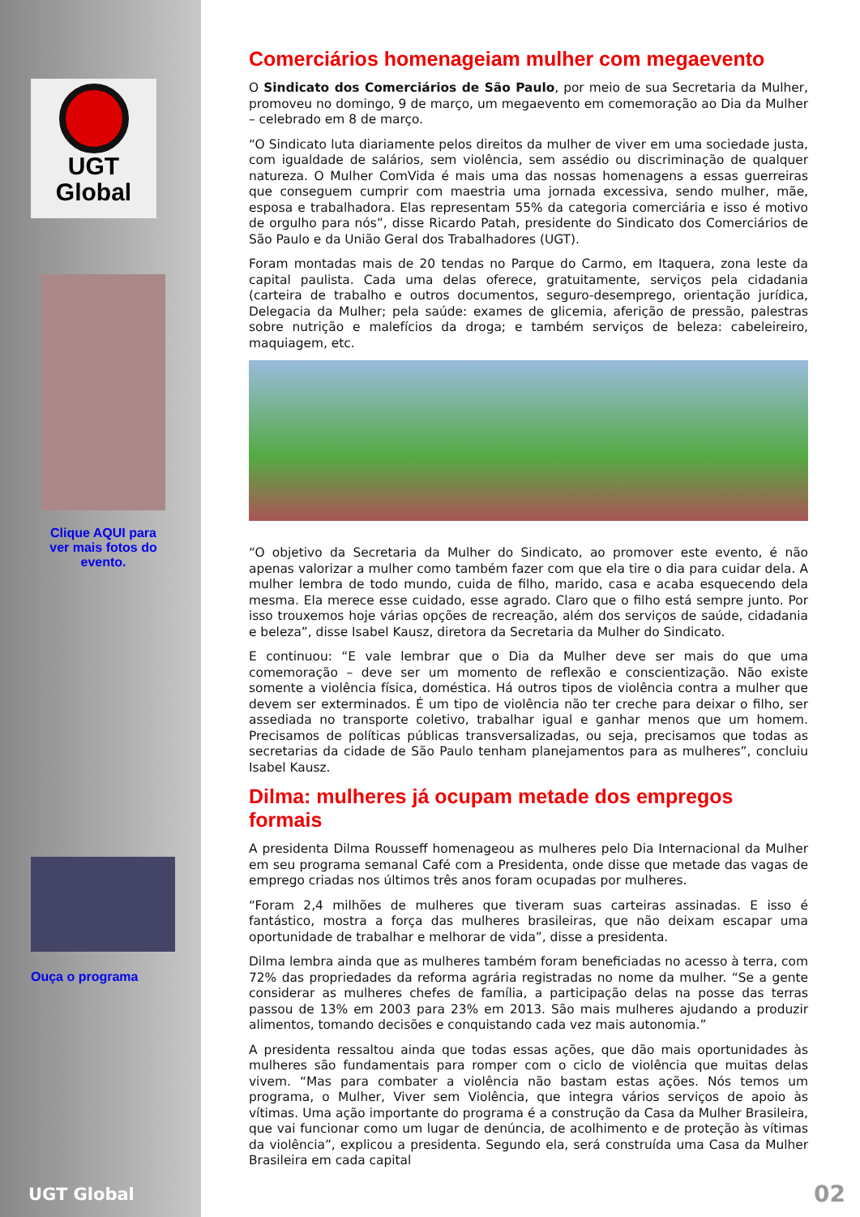UGT
Global
Clique AQUI para ver mais fotos do evento.
Ouça o programa
UGT Global
Comerciários homenageiam mulher com megaevento
O Sindicato dos Comerciários de São Paulo, por meio de sua Secretaria da Mulher, promoveu no domingo, 9 de março, um megaevento em comemoração ao Dia da Mulher – celebrado em 8 de março.
“O Sindicato luta diariamente pelos direitos da mulher de viver em uma sociedade justa, com igualdade de salários, sem violência, sem assédio ou discriminação de qualquer natureza. O Mulher ComVida é mais uma das nossas homenagens a essas guerreiras que conseguem cumprir com maestria uma jornada excessiva, sendo mulher, mãe, esposa e trabalhadora. Elas representam 55% da categoria comerciária e isso é motivo de orgulho para nós”, disse Ricardo Patah, presidente do Sindicato dos Comerciários de São Paulo e da União Geral dos Trabalhadores (UGT).
Foram montadas mais de 20 tendas no Parque do Carmo, em Itaquera, zona leste da capital paulista. Cada uma delas oferece, gratuitamente, serviços pela cidadania (carteira de trabalho e outros documentos, seguro-desemprego, orientação jurídica, Delegacia da Mulher; pela saúde: exames de glicemia, aferição de pressão, palestras sobre nutrição e malefícios da droga; e também serviços de beleza: cabeleireiro, maquiagem, etc.
“O objetivo da Secretaria da Mulher do Sindicato, ao promover este evento, é não apenas valorizar a mulher como também fazer com que ela tire o dia para cuidar dela. A mulher lembra de todo mundo, cuida de filho, marido, casa e acaba esquecendo dela mesma. Ela merece esse cuidado, esse agrado. Claro que o filho está sempre junto. Por isso trouxemos hoje várias opções de recreação, além dos serviços de saúde, cidadania e beleza”, disse Isabel Kausz, diretora da Secretaria da Mulher do Sindicato.
E continuou: “E vale lembrar que o Dia da Mulher deve ser mais do que uma comemoração – deve ser um momento de reflexão e conscientização. Não existe somente a violência física, doméstica. Há outros tipos de violência contra a mulher que devem ser exterminados. É um tipo de violência não ter creche para deixar o filho, ser assediada no transporte coletivo, trabalhar igual e ganhar menos que um homem. Precisamos de políticas públicas transversalizadas, ou seja, precisamos que todas as secretarias da cidade de São Paulo tenham planejamentos para as mulheres”, concluiu Isabel Kausz.
Dilma: mulheres já ocupam metade dos empregos formais
A presidenta Dilma Rousseff homenageou as mulheres pelo Dia Internacional da Mulher em seu programa semanal Café com a Presidenta, onde disse que metade das vagas de emprego criadas nos últimos três anos foram ocupadas por mulheres.
“Foram 2,4 milhões de mulheres que tiveram suas carteiras assinadas. E isso é fantástico, mostra a força das mulheres brasileiras, que não deixam escapar uma oportunidade de trabalhar e melhorar de vida”, disse a presidenta.
Dilma lembra ainda que as mulheres também foram beneficiadas no acesso à terra, com 72% das propriedades da reforma agrária registradas no nome da mulher. “Se a gente considerar as mulheres chefes de família, a participação delas na posse das terras passou de 13% em 2003 para 23% em 2013. São mais mulheres ajudando a produzir alimentos, tomando decisões e conquistando cada vez mais autonomia.”
A presidenta ressaltou ainda que todas essas ações, que dão mais oportunidades às mulheres são fundamentais para romper com o ciclo de violência que muitas delas vivem. “Mas para combater a violência não bastam estas ações. Nós temos um programa, o Mulher, Viver sem Violência, que integra vários serviços de apoio às vítimas. Uma ação importante do programa é a construção da Casa da Mulher Brasileira, que vai funcionar como um lugar de denúncia, de acolhimento e de proteção às vítimas da violência”, explicou a presidenta. Segundo ela, será construída uma Casa da Mulher Brasileira em cada capital
02